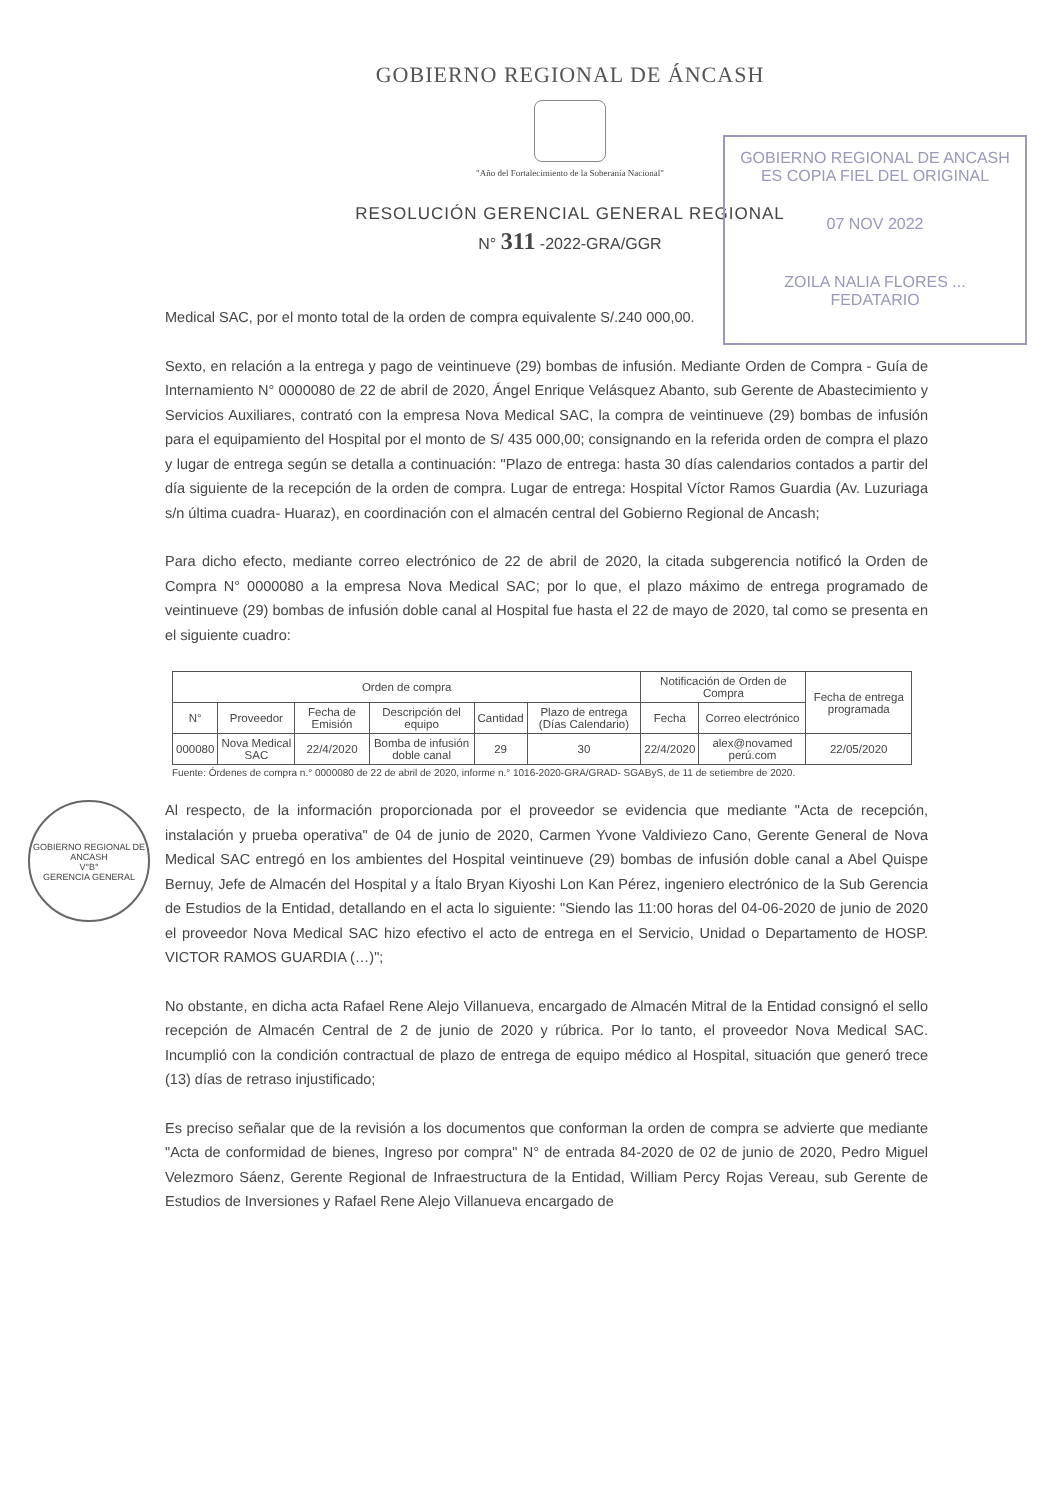GOBIERNO REGIONAL DE ÁNCASH
"Año del Fortalecimiento de la Soberanía Nacional"
RESOLUCIÓN GERENCIAL GENERAL REGIONAL
N° 311 -2022-GRA/GGR
GOBIERNO REGIONAL DE ANCASH
ES COPIA FIEL DEL ORIGINAL
07 NOV 2022
ZOILA NALIA FLORES ...
FEDATARIO
Medical SAC, por el monto total de la orden de compra equivalente S/.240 000,00.
Sexto, en relación a la entrega y pago de veintinueve (29) bombas de infusión. Mediante Orden de Compra - Guía de Internamiento N° 0000080 de 22 de abril de 2020, Ángel Enrique Velásquez Abanto, sub Gerente de Abastecimiento y Servicios Auxiliares, contrató con la empresa Nova Medical SAC, la compra de veintinueve (29) bombas de infusión para el equipamiento del Hospital por el monto de S/ 435 000,00; consignando en la referida orden de compra el plazo y lugar de entrega según se detalla a continuación: "Plazo de entrega: hasta 30 días calendarios contados a partir del día siguiente de la recepción de la orden de compra. Lugar de entrega: Hospital Víctor Ramos Guardia (Av. Luzuriaga s/n última cuadra- Huaraz), en coordinación con el almacén central del Gobierno Regional de Ancash;
Para dicho efecto, mediante correo electrónico de 22 de abril de 2020, la citada subgerencia notificó la Orden de Compra N° 0000080 a la empresa Nova Medical SAC; por lo que, el plazo máximo de entrega programado de veintinueve (29) bombas de infusión doble canal al Hospital fue hasta el 22 de mayo de 2020, tal como se presenta en el siguiente cuadro:
| Orden de compra | | | | | | Notificación de Orden de Compra | | Fecha de entrega programada |
| --- | --- | --- | --- | --- | --- | --- | --- | --- |
| N° | Proveedor | Fecha de Emisión | Descripción del equipo | Cantidad | Plazo de entrega (Días Calendario) | Fecha | Correo electrónico | |
| 000080 | Nova Medical SAC | 22/4/2020 | Bomba de infusión doble canal | 29 | 30 | 22/4/2020 | alex@novamed perú.com | 22/05/2020 |
Fuente: Órdenes de compra n.° 0000080 de 22 de abril de 2020, informe n.° 1016-2020-GRA/GRAD- SGAByS, de 11 de setiembre de 2020.
GOBIERNO REGIONAL DE ANCASH
V°B°
GERENCIA GENERAL
Al respecto, de la información proporcionada por el proveedor se evidencia que mediante "Acta de recepción, instalación y prueba operativa" de 04 de junio de 2020, Carmen Yvone Valdiviezo Cano, Gerente General de Nova Medical SAC entregó en los ambientes del Hospital veintinueve (29) bombas de infusión doble canal a Abel Quispe Bernuy, Jefe de Almacén del Hospital y a Ítalo Bryan Kiyoshi Lon Kan Pérez, ingeniero electrónico de la Sub Gerencia de Estudios de la Entidad, detallando en el acta lo siguiente: "Siendo las 11:00 horas del 04-06-2020 de junio de 2020 el proveedor Nova Medical SAC hizo efectivo el acto de entrega en el Servicio, Unidad o Departamento de HOSP. VICTOR RAMOS GUARDIA (…)";
No obstante, en dicha acta Rafael Rene Alejo Villanueva, encargado de Almacén Mitral de la Entidad consignó el sello recepción de Almacén Central de 2 de junio de 2020 y rúbrica. Por lo tanto, el proveedor Nova Medical SAC. Incumplió con la condición contractual de plazo de entrega de equipo médico al Hospital, situación que generó trece (13) días de retraso injustificado;
Es preciso señalar que de la revisión a los documentos que conforman la orden de compra se advierte que mediante "Acta de conformidad de bienes, Ingreso por compra" N° de entrada 84-2020 de 02 de junio de 2020, Pedro Miguel Velezmoro Sáenz, Gerente Regional de Infraestructura de la Entidad, William Percy Rojas Vereau, sub Gerente de Estudios de Inversiones y Rafael Rene Alejo Villanueva encargado de